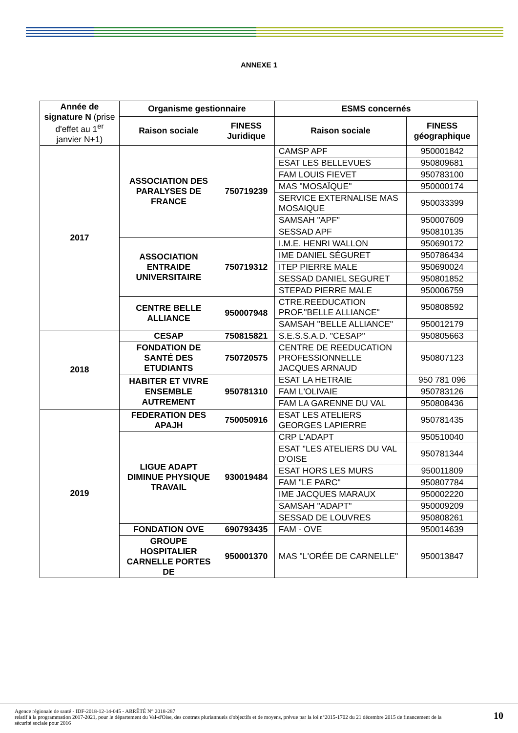ANNEXE 1
| Année de signature N (prise d'effet au 1<sup>er</sup> janvier N+1) | Organisme gestionnaire | | ESMS concernés | |
| --- | --- | --- | --- | --- |
| | Raison sociale | FINESS Juridique | Raison sociale | FINESS géographique |
| 2017 | ASSOCIATION DES PARALYSES DE FRANCE | 750719239 | CAMSP APF | 950001842 |
| | | | ESAT LES BELLEVUES | 950809681 |
| | | | FAM LOUIS FIEVET | 950783100 |
| | | | MAS "MOSAÏQUE" | 950000174 |
| | | | SERVICE EXTERNALISE MAS MOSAIQUE | 950033399 |
| | | | SAMSAH "APF" | 950007609 |
| | | | SESSAD APF | 950810135 |
| | ASSOCIATION ENTRAIDE UNIVERSITAIRE | 750719312 | I.M.E. HENRI WALLON | 950690172 |
| | | | IME DANIEL SÉGURET | 950786434 |
| | | | ITEP PIERRE MALE | 950690024 |
| | | | SESSAD DANIEL SEGURET | 950801852 |
| | | | STEPAD PIERRE MALE | 950006759 |
| | CENTRE BELLE ALLIANCE | 950007948 | CTRE.REEDUCATION PROF."BELLE ALLIANCE" | 950808592 |
| | | | SAMSAH "BELLE ALLIANCE" | 950012179 |
| 2018 | CESAP | 750815821 | S.E.S.S.A.D. "CESAP" | 950805663 |
| | FONDATION DE SANTÉ DES ETUDIANTS | 750720575 | CENTRE DE REEDUCATION PROFESSIONNELLE JACQUES ARNAUD | 950807123 |
| | HABITER ET VIVRE ENSEMBLE AUTREMENT | 950781310 | ESAT LA HETRAIE | 950 781 096 |
| | | | FAM L'OLIVAIE | 950783126 |
| | | | FAM LA GARENNE DU VAL | 950808436 |
| 2019 | FEDERATION DES APAJH | 750050916 | ESAT LES ATELIERS GEORGES LAPIERRE | 950781435 |
| | LIGUE ADAPT DIMINUE PHYSIQUE TRAVAIL | 930019484 | CRP L'ADAPT | 950510040 |
| | | | ESAT "LES ATELIERS DU VAL D'OISE | 950781344 |
| | | | ESAT HORS LES MURS | 950011809 |
| | | | FAM "LE PARC" | 950807784 |
| | | | IME JACQUES MARAUX | 950002220 |
| | | | SAMSAH "ADAPT" | 950009209 |
| | | | SESSAD DE LOUVRES | 950808261 |
| | FONDATION OVE | 690793435 | FAM - OVE | 950014639 |
| | GROUPE HOSPITALIER CARNELLE PORTES DE | 950001370 | MAS "L'ORÉE DE CARNELLE" | 950013847 |
Agence régionale de santé - IDF-2018-12-14-045 - ARRÊTÉ N° 2018-287
relatif à la programmation 2017-2021, pour le département du Val-d'Oise, des contrats pluriannuels d'objectifs et de moyens, prévue par la loi n°2015-1702 du 21 décembre 2015 de financement de la sécurité sociale pour 2016
10